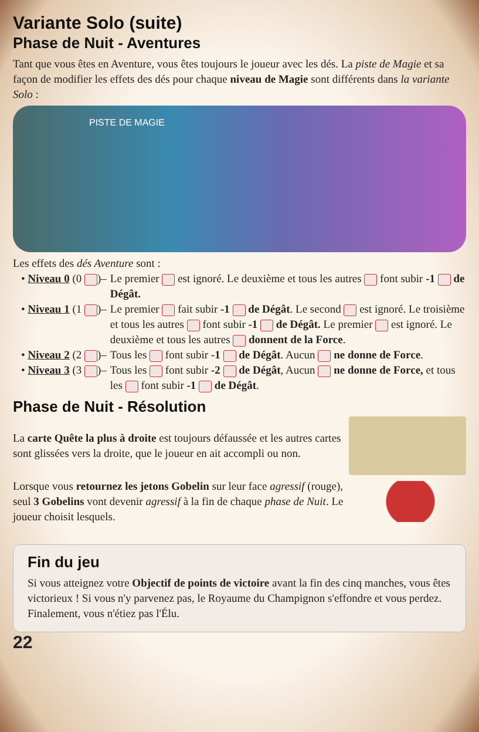Variante Solo (suite)
Phase de Nuit - Aventures
Tant que vous êtes en Aventure, vous êtes toujours le joueur avec les dés. La piste de Magie et sa façon de modifier les effets des dés pour chaque niveau de Magie sont différents dans la variante Solo :
PISTE DE MAGIE
Les effets des dés Aventure sont :
• Niveau 0 (0 )– Le premier est ignoré. Le deuxième et tous les autres font subir -1 de Dégât.
• Niveau 1 (1 )– Le premier fait subir -1 de Dégât. Le second est ignoré. Le troisième et tous les autres font subir -1 de Dégât. Le premier est ignoré. Le deuxième et tous les autres donnent de la Force.
• Niveau 2 (2 )– Tous les font subir -1 de Dégât. Aucun ne donne de Force.
• Niveau 3 (3 )– Tous les font subir -2 de Dégât, Aucun ne donne de Force, et tous les font subir -1 de Dégât.
Phase de Nuit - Résolution
La carte Quête la plus à droite est toujours défaussée et les autres cartes sont glissées vers la droite, que le joueur en ait accompli ou non.
Lorsque vous retournez les jetons Gobelin sur leur face agressif (rouge), seul 3 Gobelins vont devenir agressif à la fin de chaque phase de Nuit. Le joueur choisit lesquels.
Fin du jeu
Si vous atteignez votre Objectif de points de victoire avant la fin des cinq manches, vous êtes victorieux ! Si vous n'y parvenez pas, le Royaume du Champignon s'effondre et vous perdez. Finalement, vous n'étiez pas l'Élu.
22